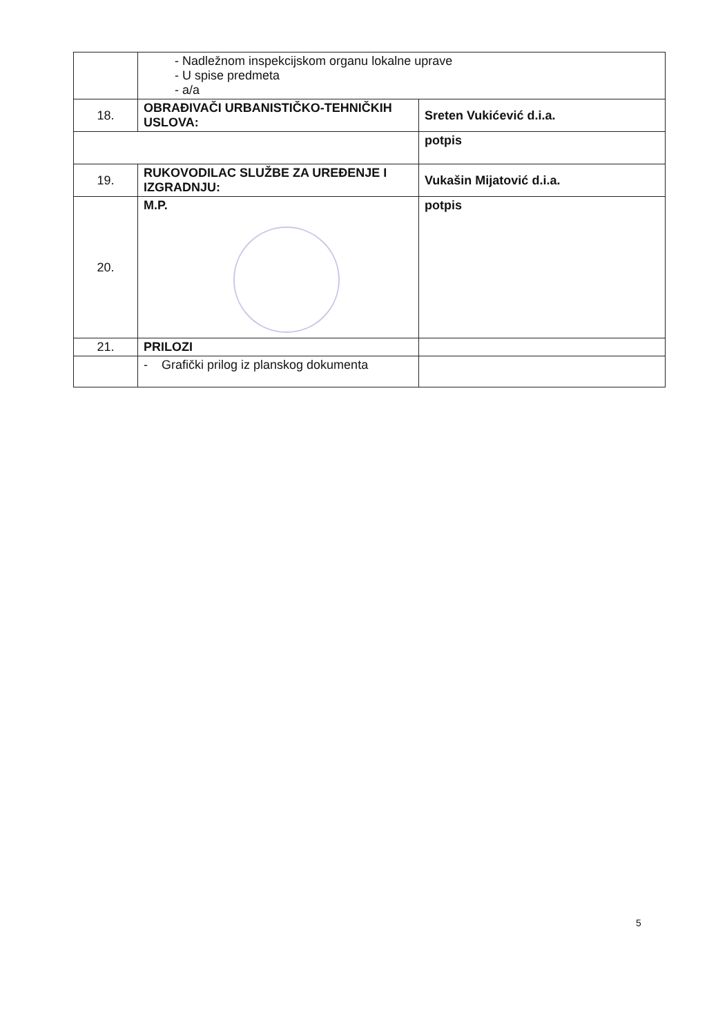| | - Nadležnom inspekcijskom organu lokalne uprave - U spise predmeta - a/a | |
| 18. | OBRAĐIVAČI URBANISTIČKO-TEHNIČKIH USLOVA: | Sreten Vukićević d.i.a. |
| | | potpis |
| 19. | RUKOVODILAC SLUŽBE ZA UREĐENJE I IZGRADNJU: | Vukašin Mijatović d.i.a. |
| 20. | M.P. | potpis |
| 21. | PRILOZI | |
| | - Grafički prilog iz planskog dokumenta | |
5